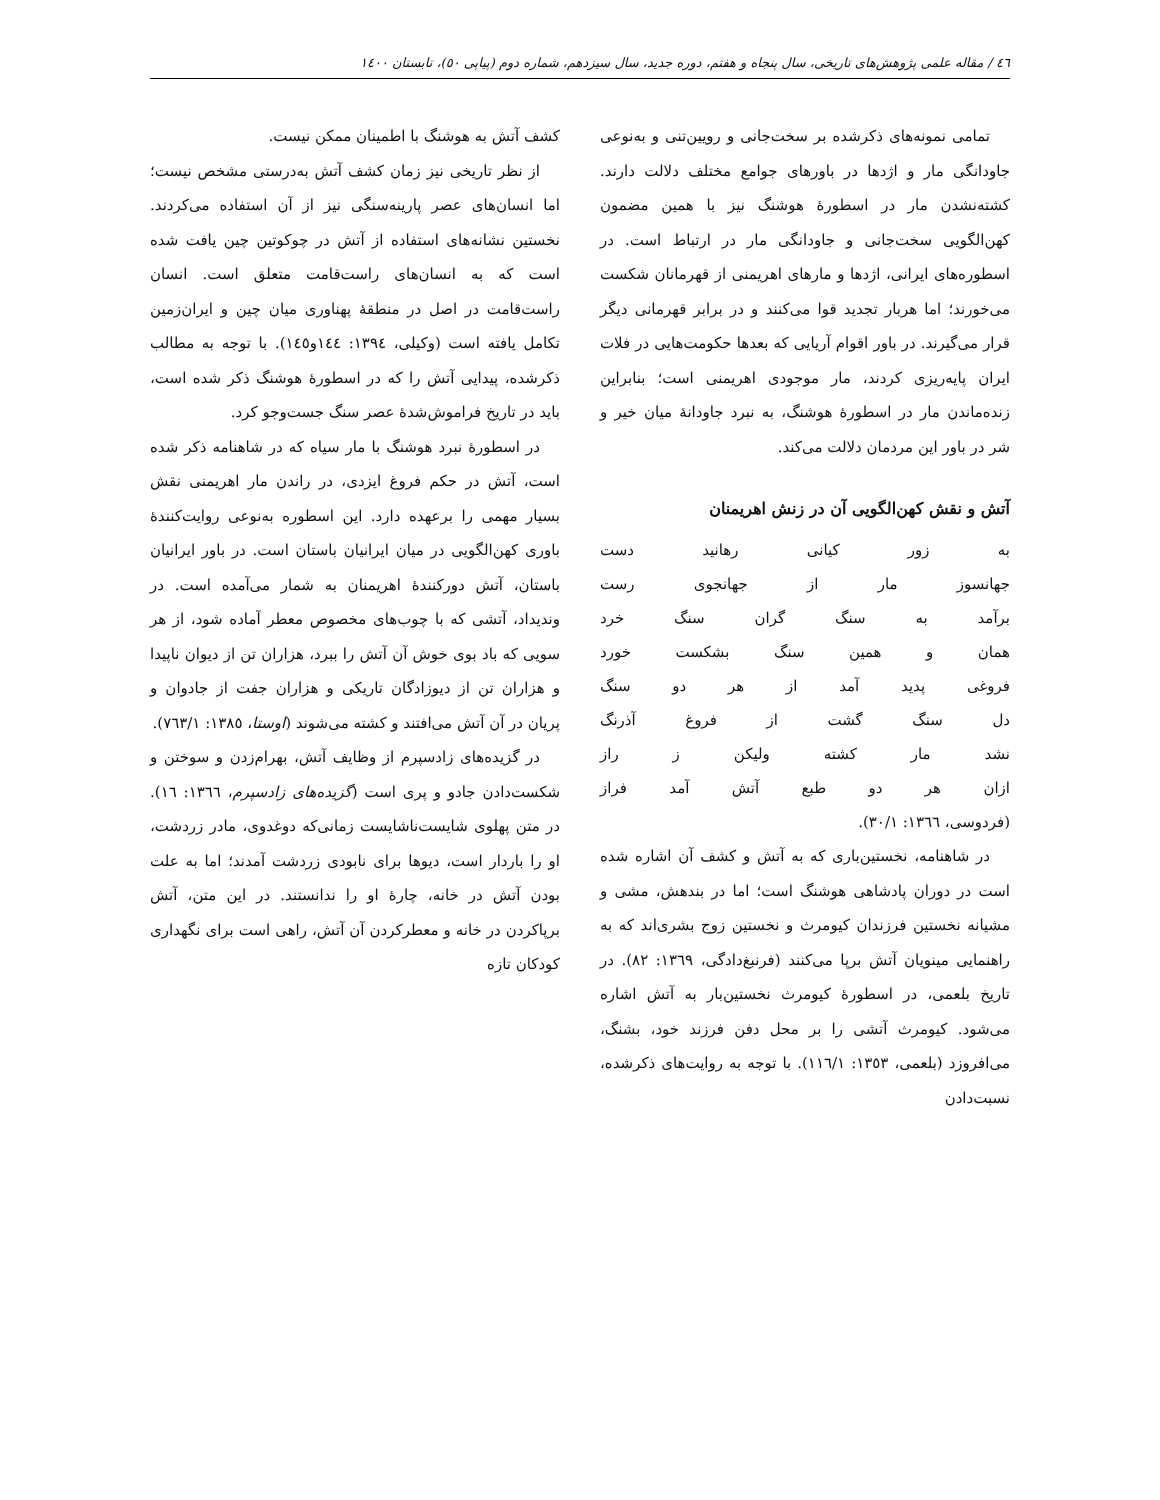٤٦ / مقاله علمی پژوهش‌های تاریخی، سال پنجاه و هفتم، دوره جدید، سال سیزدهم، شماره دوم (پیاپی ٥٠)، تابستان ١٤٠٠
تمامی نمونه‌های ذکرشده بر سخت‌جانی و رویین‌تنی و به‌نوعی جاودانگی مار و اژدها در باورهای جوامع مختلف دلالت دارند. کشته‌نشدن مار در اسطورهٔ هوشنگ نیز با همین مضمون کهن‌الگویی سخت‌جانی و جاودانگی مار در ارتباط است. در اسطوره‌های ایرانی، اژدها و مارهای اهریمنی از قهرمانان شکست می‌خورند؛ اما هربار تجدید قوا می‌کنند و در برابر قهرمانی دیگر قرار می‌گیرند. در باور اقوام آریایی که بعدها حکومت‌هایی در فلات ایران پایه‌ریزی کردند، مار موجودی اهریمنی است؛ بنابراین زنده‌ماندن مار در اسطورهٔ هوشنگ، به نبرد جاودانهٔ میان خیر و شر در باور این مردمان دلالت می‌کند.
آتش و نقش کهن‌الگویی آن در زنش اهریمنان
به زور کیانی رهانید دست
جهانسوز مار از جهانجوی رست
برآمد به سنگ گران سنگ خرد
همان و همین سنگ بشکست خورد
فروغی پدید آمد از هر دو سنگ
دل سنگ گشت از فروغ آذرنگ
نشد مار کشته ولیکن ز راز
ازان هر دو طبع آتش آمد فراز
(فردوسی، ١٣٦٦: ٣٠/١).
در شاهنامه، نخستین‌باری که به آتش و کشف آن اشاره شده است در دوران پادشاهی هوشنگ است؛ اما در بندهش، مشی و مشیانه نخستین فرزندان کیومرث و نخستین زوج بشری‌اند که به راهنمایی مینویان آتش برپا می‌کنند (فرنبغ‌دادگی، ١٣٦٩: ٨٢). در تاریخ بلعمی، در اسطورهٔ کیومرث نخستین‌بار به آتش اشاره می‌شود. کیومرث آتشی را بر محل دفن فرزند خود، بشنگ، می‌افروزد (بلعمی، ١٣٥٣: ١١٦/١). با توجه به روایت‌های ذکرشده، نسبت‌دادن
کشف آتش به هوشنگ با اطمینان ممکن نیست.
از نظر تاریخی نیز زمان کشف آتش به‌درستی مشخص نیست؛ اما انسان‌های عصر پارینه‌سنگی نیز از آن استفاده می‌کردند. نخستین نشانه‌های استفاده از آتش در چوکوتین چین یافت شده است که به انسان‌های راست‌قامت متعلق است. انسان راست‌قامت در اصل در منطقهٔ پهناوری میان چین و ایران‌زمین تکامل یافته است (وکیلی، ١٣٩٤: ١٤٤و١٤٥). با توجه به مطالب ذکرشده، پیدایی آتش را که در اسطورهٔ هوشنگ ذکر شده است، باید در تاریخ فراموش‌شدهٔ عصر سنگ جست‌وجو کرد.
در اسطورهٔ نبرد هوشنگ با مار سیاه که در شاهنامه ذکر شده است، آتش در حکم فروغ ایزدی، در راندن مار اهریمنی نقش بسیار مهمی را برعهده دارد. این اسطوره به‌نوعی روایت‌کنندهٔ باوری کهن‌الگویی در میان ایرانیان باستان است. در باور ایرانیان باستان، آتش دورکنندهٔ اهریمنان به شمار می‌آمده است. در وندیداد، آتشی که با چوب‌های مخصوص معطر آماده شود، از هر سویی که باد بوی خوش آن آتش را ببرد، هزاران تن از دیوان ناپیدا و هزاران تن از دیوزادگان تاریکی و هزاران جفت از جادوان و پریان در آن آتش می‌افتند و کشته می‌شوند (اوستا، ١٣٨٥: ٧٦٣/١).
در گزیده‌های زادسپرم از وظایف آتش، بهرام‌زدن و سوختن و شکست‌دادن جادو و پری است (گزیده‌های زادسپرم، ١٣٦٦: ١٦). در متن پهلوی شایست‌ناشایست زمانی‌که دوغدوی، مادر زردشت، او را باردار است، دیوها برای نابودی زردشت آمدند؛ اما به علت بودن آتش در خانه، چارهٔ او را ندانستند. در این متن، آتش برپاکردن در خانه و معطرکردن آن آتش، راهی است برای نگهداری کودکان تازه